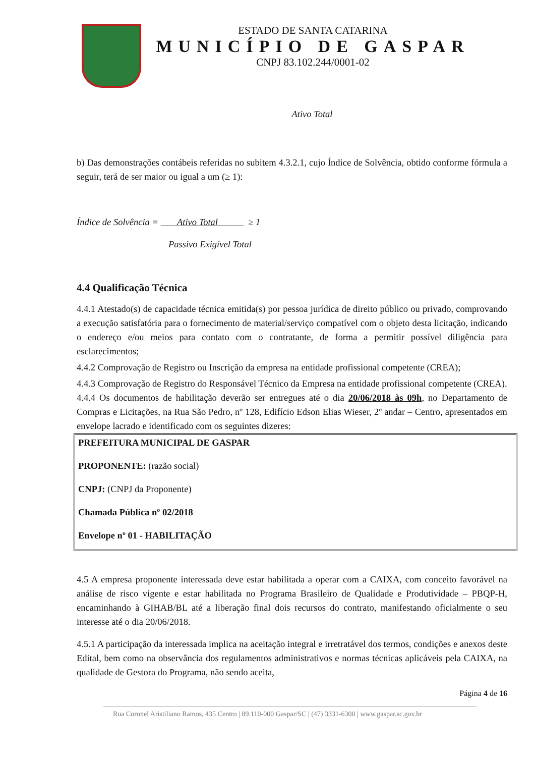ESTADO DE SANTA CATARINA
MUNICÍPIO DE GASPAR
CNPJ 83.102.244/0001-02
Ativo Total
b) Das demonstrações contábeis referidas no subitem 4.3.2.1, cujo Índice de Solvência, obtido conforme fórmula a seguir, terá de ser maior ou igual a um (≥ 1):
Índice de Solvência = Ativo Total ≥ 1
Passivo Exigível Total
4.4 Qualificação Técnica
4.4.1 Atestado(s) de capacidade técnica emitida(s) por pessoa jurídica de direito público ou privado, comprovando a execução satisfatória para o fornecimento de material/serviço compatível com o objeto desta licitação, indicando o endereço e/ou meios para contato com o contratante, de forma a permitir possível diligência para esclarecimentos;
4.4.2 Comprovação de Registro ou Inscrição da empresa na entidade profissional competente (CREA);
4.4.3 Comprovação de Registro do Responsável Técnico da Empresa na entidade profissional competente (CREA).
4.4.4 Os documentos de habilitação deverão ser entregues até o dia 20/06/2018 às 09h, no Departamento de Compras e Licitações, na Rua São Pedro, nº 128, Edifício Edson Elias Wieser, 2º andar – Centro, apresentados em envelope lacrado e identificado com os seguintes dizeres:
PREFEITURA MUNICIPAL DE GASPAR
PROPONENTE: (razão social)
CNPJ: (CNPJ da Proponente)
Chamada Pública nº 02/2018
Envelope nº 01 - HABILITAÇÃO
4.5 A empresa proponente interessada deve estar habilitada a operar com a CAIXA, com conceito favorável na análise de risco vigente e estar habilitada no Programa Brasileiro de Qualidade e Produtividade – PBQP-H, encaminhando à GIHAB/BL até a liberação final dois recursos do contrato, manifestando oficialmente o seu interesse até o dia 20/06/2018.
4.5.1 A participação da interessada implica na aceitação integral e irretratável dos termos, condições e anexos deste Edital, bem como na observância dos regulamentos administrativos e normas técnicas aplicáveis pela CAIXA, na qualidade de Gestora do Programa, não sendo aceita,
Página 4 de 16
Rua Coronel Aristiliano Ramos, 435 Centro | 89.110-000 Gaspar/SC | (47) 3331-6300 | www.gaspar.sc.gov.br